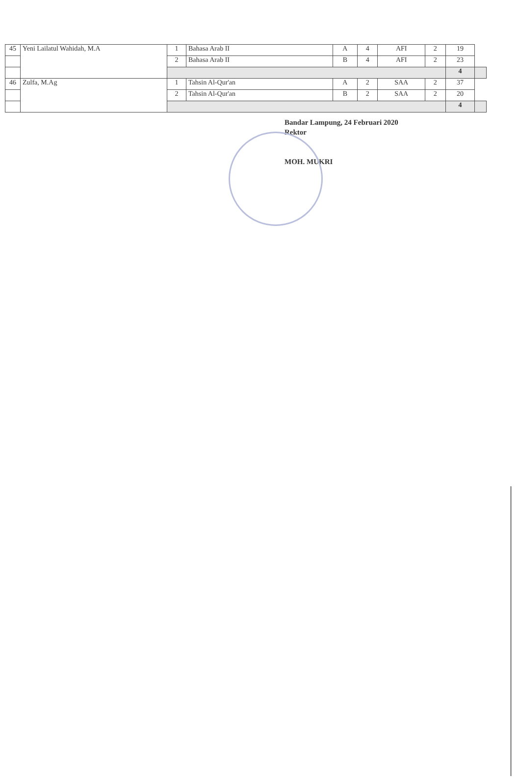| 45 | Yeni Lailatul Wahidah, M.A | 1 | Bahasa Arab II | A | 4 | AFI | 2 | 19 | |
| | | 2 | Bahasa Arab II | B | 4 | AFI | 2 | 23 | |
| | | | | | | | | 4 | |
| 46 | Zulfa, M.Ag | 1 | Tahsin Al-Qur'an | A | 2 | SAA | 2 | 37 | |
| | | 2 | Tahsin Al-Qur'an | B | 2 | SAA | 2 | 20 | |
| | | | | | | | | 4 | |
Bandar Lampung, 24 Februari 2020
Rektor
MOH. MUKRI